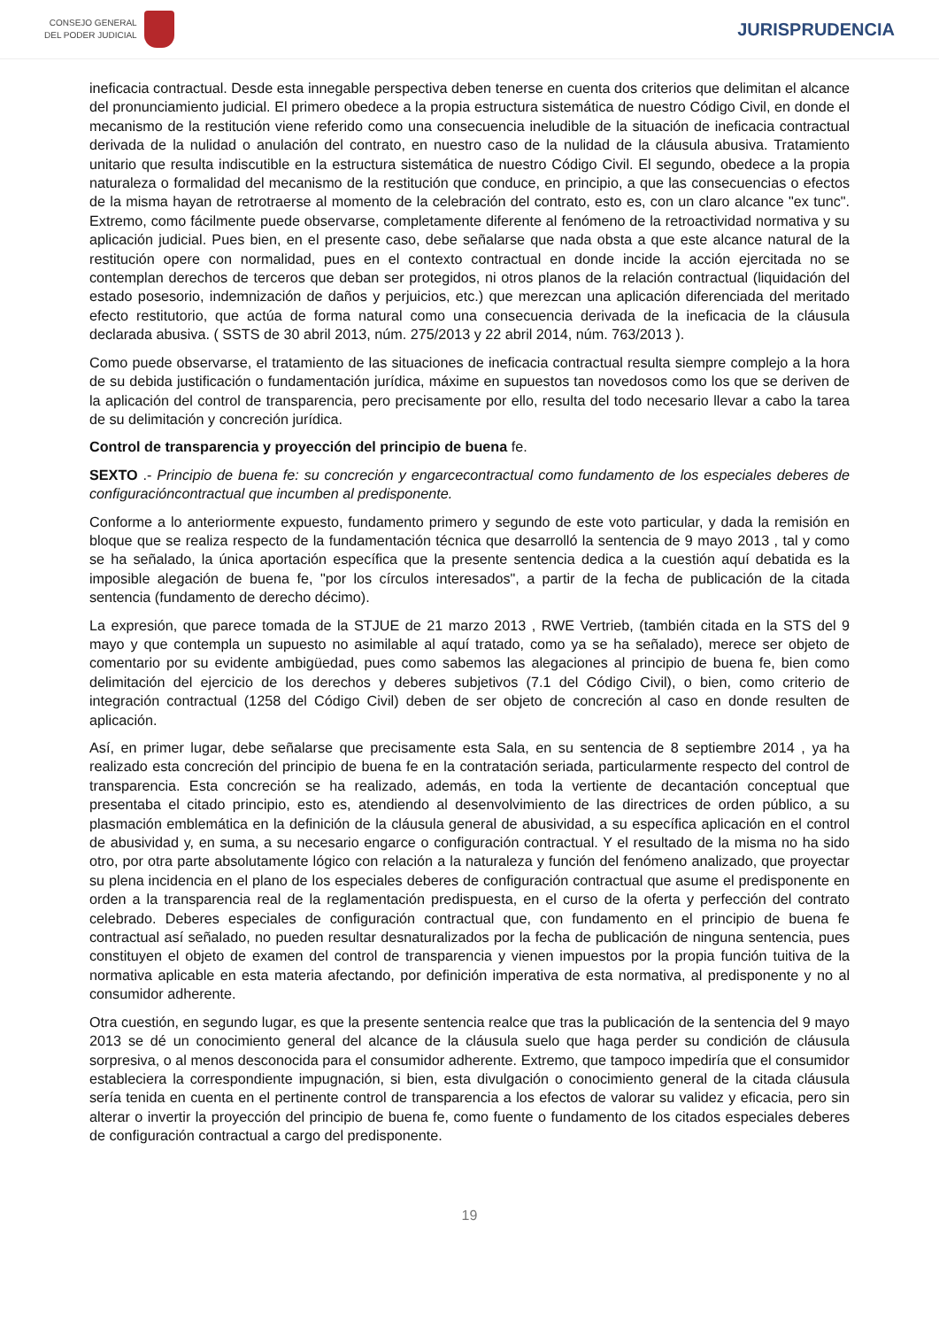CONSEJO GENERAL
DEL PODER JUDICIAL
JURISPRUDENCIA
ineficacia contractual. Desde esta innegable perspectiva deben tenerse en cuenta dos criterios que delimitan el alcance del pronunciamiento judicial. El primero obedece a la propia estructura sistemática de nuestro Código Civil, en donde el mecanismo de la restitución viene referido como una consecuencia ineludible de la situación de ineficacia contractual derivada de la nulidad o anulación del contrato, en nuestro caso de la nulidad de la cláusula abusiva. Tratamiento unitario que resulta indiscutible en la estructura sistemática de nuestro Código Civil. El segundo, obedece a la propia naturaleza o formalidad del mecanismo de la restitución que conduce, en principio, a que las consecuencias o efectos de la misma hayan de retrotraerse al momento de la celebración del contrato, esto es, con un claro alcance "ex tunc". Extremo, como fácilmente puede observarse, completamente diferente al fenómeno de la retroactividad normativa y su aplicación judicial. Pues bien, en el presente caso, debe señalarse que nada obsta a que este alcance natural de la restitución opere con normalidad, pues en el contexto contractual en donde incide la acción ejercitada no se contemplan derechos de terceros que deban ser protegidos, ni otros planos de la relación contractual (liquidación del estado posesorio, indemnización de daños y perjuicios, etc.) que merezcan una aplicación diferenciada del meritado efecto restitutorio, que actúa de forma natural como una consecuencia derivada de la ineficacia de la cláusula declarada abusiva. ( SSTS de 30 abril 2013, núm. 275/2013 y 22 abril 2014, núm. 763/2013 ).
Como puede observarse, el tratamiento de las situaciones de ineficacia contractual resulta siempre complejo a la hora de su debida justificación o fundamentación jurídica, máxime en supuestos tan novedosos como los que se deriven de la aplicación del control de transparencia, pero precisamente por ello, resulta del todo necesario llevar a cabo la tarea de su delimitación y concreción jurídica.
Control de transparencia y proyección del principio de buena fe.
SEXTO .- Principio de buena fe: su concreción y engarcecontractual como fundamento de los especiales deberes de configuracióncontractual que incumben al predisponente.
Conforme a lo anteriormente expuesto, fundamento primero y segundo de este voto particular, y dada la remisión en bloque que se realiza respecto de la fundamentación técnica que desarrolló la sentencia de 9 mayo 2013 , tal y como se ha señalado, la única aportación específica que la presente sentencia dedica a la cuestión aquí debatida es la imposible alegación de buena fe, "por los círculos interesados", a partir de la fecha de publicación de la citada sentencia (fundamento de derecho décimo).
La expresión, que parece tomada de la STJUE de 21 marzo 2013 , RWE Vertrieb, (también citada en la STS del 9 mayo y que contempla un supuesto no asimilable al aquí tratado, como ya se ha señalado), merece ser objeto de comentario por su evidente ambigüedad, pues como sabemos las alegaciones al principio de buena fe, bien como delimitación del ejercicio de los derechos y deberes subjetivos (7.1 del Código Civil), o bien, como criterio de integración contractual (1258 del Código Civil) deben de ser objeto de concreción al caso en donde resulten de aplicación.
Así, en primer lugar, debe señalarse que precisamente esta Sala, en su sentencia de 8 septiembre 2014 , ya ha realizado esta concreción del principio de buena fe en la contratación seriada, particularmente respecto del control de transparencia. Esta concreción se ha realizado, además, en toda la vertiente de decantación conceptual que presentaba el citado principio, esto es, atendiendo al desenvolvimiento de las directrices de orden público, a su plasmación emblemática en la definición de la cláusula general de abusividad, a su específica aplicación en el control de abusividad y, en suma, a su necesario engarce o configuración contractual. Y el resultado de la misma no ha sido otro, por otra parte absolutamente lógico con relación a la naturaleza y función del fenómeno analizado, que proyectar su plena incidencia en el plano de los especiales deberes de configuración contractual que asume el predisponente en orden a la transparencia real de la reglamentación predispuesta, en el curso de la oferta y perfección del contrato celebrado. Deberes especiales de configuración contractual que, con fundamento en el principio de buena fe contractual así señalado, no pueden resultar desnaturalizados por la fecha de publicación de ninguna sentencia, pues constituyen el objeto de examen del control de transparencia y vienen impuestos por la propia función tuitiva de la normativa aplicable en esta materia afectando, por definición imperativa de esta normativa, al predisponente y no al consumidor adherente.
Otra cuestión, en segundo lugar, es que la presente sentencia realce que tras la publicación de la sentencia del 9 mayo 2013 se dé un conocimiento general del alcance de la cláusula suelo que haga perder su condición de cláusula sorpresiva, o al menos desconocida para el consumidor adherente. Extremo, que tampoco impediría que el consumidor estableciera la correspondiente impugnación, si bien, esta divulgación o conocimiento general de la citada cláusula sería tenida en cuenta en el pertinente control de transparencia a los efectos de valorar su validez y eficacia, pero sin alterar o invertir la proyección del principio de buena fe, como fuente o fundamento de los citados especiales deberes de configuración contractual a cargo del predisponente.
19